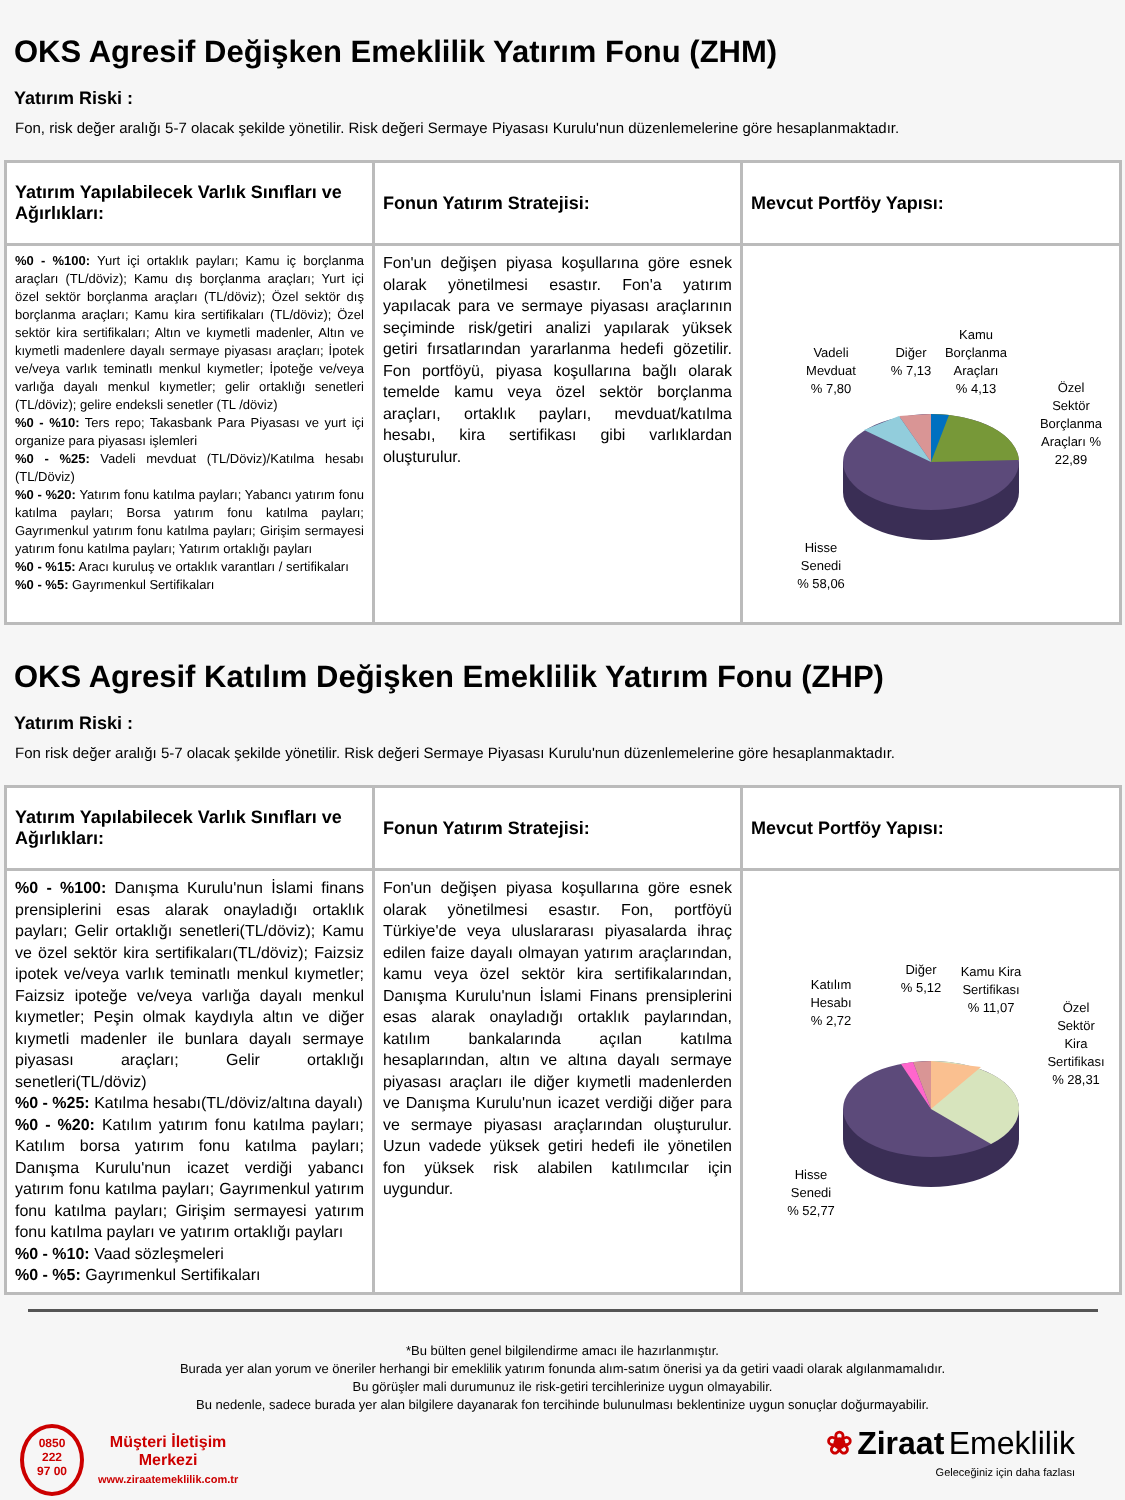OKS Agresif Değişken Emeklilik Yatırım Fonu (ZHM)
Yatırım Riski :
Fon, risk değer aralığı 5-7 olacak şekilde yönetilir. Risk değeri Sermaye Piyasası Kurulu'nun düzenlemelerine göre hesaplanmaktadır.
| Yatırım Yapılabilecek Varlık Sınıfları ve Ağırlıkları: | Fonun Yatırım Stratejisi: | Mevcut Portföy Yapısı: |
| --- | --- | --- |
| %0 - %100: Yurt içi ortaklık payları; Kamu iç borçlanma araçları (TL/döviz); Kamu dış borçlanma araçları; Yurt içi özel sektör borçlanma araçları (TL/döviz); Özel sektör dış borçlanma araçları; Kamu kira sertifikaları (TL/döviz); Özel sektör kira sertifikaları; Altın ve kıymetli madenler, Altın ve kıymetli madenlere dayalı sermaye piyasası araçları; İpotek ve/veya varlık teminatlı menkul kıymetler; İpoteğe ve/veya varlığa dayalı menkul kıymetler; gelir ortaklığı senetleri (TL/döviz); gelire endeksli senetler (TL /döviz) %0 - %10: Ters repo; Takasbank Para Piyasası ve yurt içi organize para piyasası işlemleri %0 - %25: Vadeli mevduat (TL/Döviz)/Katılma hesabı (TL/Döviz) %0 - %20: Yatırım fonu katılma payları; Yabancı yatırım fonu katılma payları; Borsa yatırım fonu katılma payları; Gayrımenkul yatırım fonu katılma payları; Girişim sermayesi yatırım fonu katılma payları; Yatırım ortaklığı payları %0 - %15: Aracı kuruluş ve ortaklık varantları / sertifikaları %0 - %5: Gayrımenkul Sertifikaları | Fon'un değişen piyasa koşullarına göre esnek olarak yönetilmesi esastır. Fon'a yatırım yapılacak para ve sermaye piyasası araçlarının seçiminde risk/getiri analizi yapılarak yüksek getiri fırsatlarından yararlanma hedefi gözetilir. Fon portföyü, piyasa koşullarına bağlı olarak temelde kamu veya özel sektör borçlanma araçları, ortaklık payları, mevduat/katılma hesabı, kira sertifikası gibi varlıklardan oluşturulur. | Vadeli Mevduat % 7,80 Diğer % 7,13 Kamu Borçlanma Araçları % 4,13 Özel Sektör Borçlanma Araçları % 22,89 Hisse Senedi % 58,06 |
OKS Agresif Katılım Değişken Emeklilik Yatırım Fonu (ZHP)
Yatırım Riski :
Fon risk değer aralığı 5-7 olacak şekilde yönetilir. Risk değeri Sermaye Piyasası Kurulu'nun düzenlemelerine göre hesaplanmaktadır.
| Yatırım Yapılabilecek Varlık Sınıfları ve Ağırlıkları: | Fonun Yatırım Stratejisi: | Mevcut Portföy Yapısı: |
| --- | --- | --- |
| %0 - %100: Danışma Kurulu'nun İslami finans prensiplerini esas alarak onayladığı ortaklık payları; Gelir ortaklığı senetleri(TL/döviz); Kamu ve özel sektör kira sertifikaları(TL/döviz); Faizsiz ipotek ve/veya varlık teminatlı menkul kıymetler; Faizsiz ipoteğe ve/veya varlığa dayalı menkul kıymetler; Peşin olmak kaydıyla altın ve diğer kıymetli madenler ile bunlara dayalı sermaye piyasası araçları; Gelir ortaklığı senetleri(TL/döviz) %0 - %25: Katılma hesabı(TL/döviz/altına dayalı) %0 - %20: Katılım yatırım fonu katılma payları; Katılım borsa yatırım fonu katılma payları; Danışma Kurulu'nun icazet verdiği yabancı yatırım fonu katılma payları; Gayrımenkul yatırım fonu katılma payları; Girişim sermayesi yatırım fonu katılma payları ve yatırım ortaklığı payları %0 - %10: Vaad sözleşmeleri %0 - %5: Gayrımenkul Sertifikaları | Fon'un değişen piyasa koşullarına göre esnek olarak yönetilmesi esastır. Fon, portföyü Türkiye'de veya uluslararası piyasalarda ihraç edilen faize dayalı olmayan yatırım araçlarından, kamu veya özel sektör kira sertifikalarından, Danışma Kurulu'nun İslami Finans prensiplerini esas alarak onayladığı ortaklık paylarından, katılım bankalarında açılan katılma hesaplarından, altın ve altına dayalı sermaye piyasası araçları ile diğer kıymetli madenlerden ve Danışma Kurulu'nun icazet verdiği diğer para ve sermaye piyasası araçlarından oluşturulur. Uzun vadede yüksek getiri hedefi ile yönetilen fon yüksek risk alabilen katılımcılar için uygundur. | Katılım Hesabı % 2,72 Diğer % 5,12 Kamu Kira Sertifikası % 11,07 Özel Sektör Kira Sertifikası % 28,31 Hisse Senedi % 52,77 |
*Bu bülten genel bilgilendirme amacı ile hazırlanmıştır.
Burada yer alan yorum ve öneriler herhangi bir emeklilik yatırım fonunda alım-satım önerisi ya da getiri vaadi olarak algılanmamalıdır.
Bu görüşler mali durumunuz ile risk-getiri tercihlerinize uygun olmayabilir.
Bu nedenle, sadece burada yer alan bilgilere dayanarak fon tercihinde bulunulması beklentinize uygun sonuçlar doğurmayabilir.
0850
222
97 00
Müşteri İletişim
Merkezi
www.ziraatemeklilik.com.tr
❀ Ziraat Emeklilik
Geleceğiniz için daha fazlası